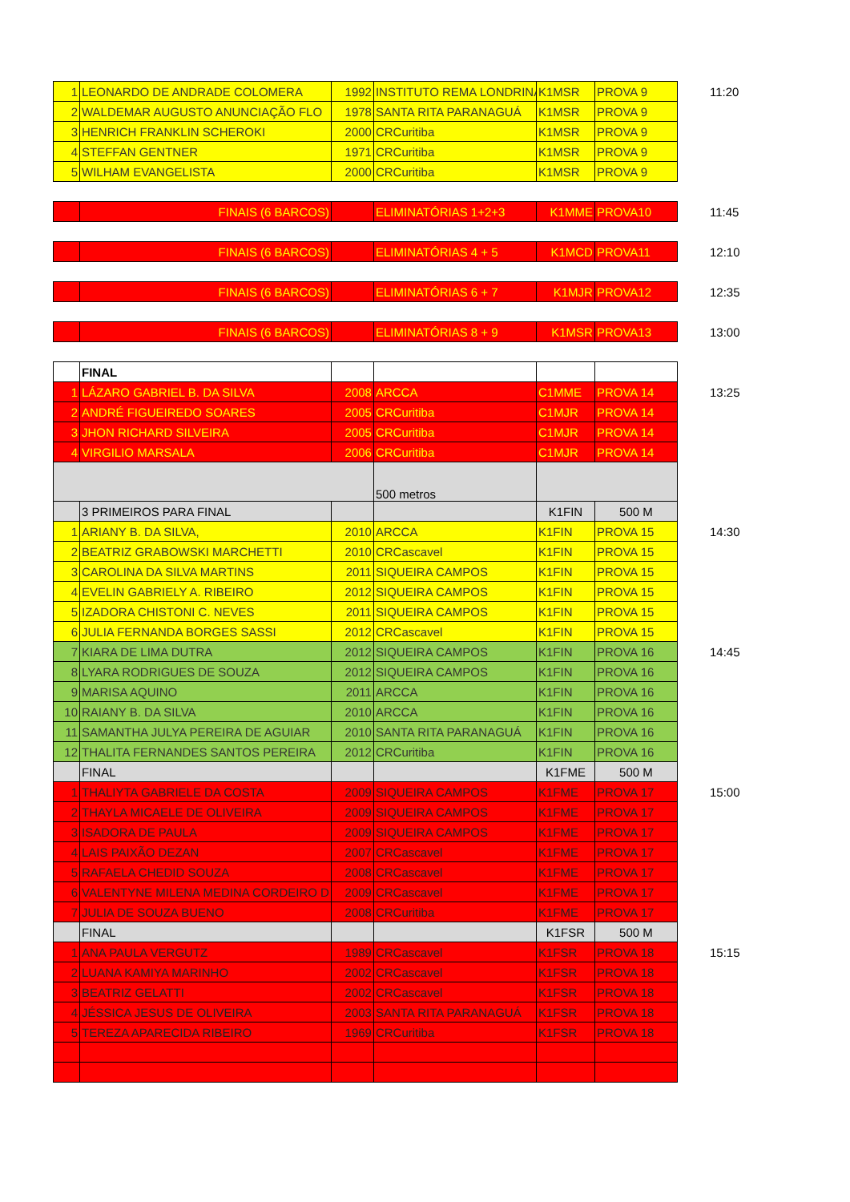| 1 | LEONARDO DE ANDRADE COLOMERA | 1992 | INSTITUTO REMA LONDRINA | K1MSR | PROVA 9 | 11:20 |
| 2 | WALDEMAR AUGUSTO ANUNCIAÇÃO FLO | 1978 | SANTA RITA PARANAGUÁ | K1MSR | PROVA 9 | |
| 3 | HENRICH FRANKLIN SCHEROKI | 2000 | CRCuritiba | K1MSR | PROVA 9 | |
| 4 | STEFFAN GENTNER | 1971 | CRCuritiba | K1MSR | PROVA 9 | |
| 5 | WILHAM EVANGELISTA | 2000 | CRCuritiba | K1MSR | PROVA 9 | |
| | FINAIS (6 BARCOS) | | ELIMINATÓRIAS 1+2+3 | K1MME | PROVA10 | 11:45 |
| | FINAIS (6 BARCOS) | | ELIMINATÓRIAS 4 + 5 | K1MCD | PROVA11 | 12:10 |
| | FINAIS (6 BARCOS) | | ELIMINATÓRIAS 6 + 7 | K1MJR | PROVA12 | 12:35 |
| | FINAIS (6 BARCOS) | | ELIMINATÓRIAS 8 + 9 | K1MSR | PROVA13 | 13:00 |
| | FINAL | | | | | |
| 1 | LÁZARO GABRIEL B. DA SILVA | 2008 | ARCCA | C1MME | PROVA 14 | 13:25 |
| 2 | ANDRÉ FIGUEIREDO SOARES | 2005 | CRCuritiba | C1MJR | PROVA 14 | |
| 3 | JHON RICHARD SILVEIRA | 2005 | CRCuritiba | C1MJR | PROVA 14 | |
| 4 | VIRGILIO MARSALA | 2006 | CRCuritiba | C1MJR | PROVA 14 | |
| | | | 500 metros | | | |
| | 3 PRIMEIROS PARA FINAL | | | K1FIN | 500 M | |
| 1 | ARIANY B. DA SILVA, | 2010 | ARCCA | K1FIN | PROVA 15 | 14:30 |
| 2 | BEATRIZ GRABOWSKI MARCHETTI | 2010 | CRCascavel | K1FIN | PROVA 15 | |
| 3 | CAROLINA DA SILVA MARTINS | 2011 | SIQUEIRA CAMPOS | K1FIN | PROVA 15 | |
| 4 | EVELIN GABRIELY A. RIBEIRO | 2012 | SIQUEIRA CAMPOS | K1FIN | PROVA 15 | |
| 5 | IZADORA CHISTONI C. NEVES | 2011 | SIQUEIRA CAMPOS | K1FIN | PROVA 15 | |
| 6 | JULIA FERNANDA BORGES SASSI | 2012 | CRCascavel | K1FIN | PROVA 15 | |
| 7 | KIARA DE LIMA DUTRA | 2012 | SIQUEIRA CAMPOS | K1FIN | PROVA 16 | 14:45 |
| 8 | LYARA RODRIGUES DE SOUZA | 2012 | SIQUEIRA CAMPOS | K1FIN | PROVA 16 | |
| 9 | MARISA AQUINO | 2011 | ARCCA | K1FIN | PROVA 16 | |
| 10 | RAIANY B. DA SILVA | 2010 | ARCCA | K1FIN | PROVA 16 | |
| 11 | SAMANTHA JULYA PEREIRA DE AGUIAR | 2010 | SANTA RITA PARANAGUÁ | K1FIN | PROVA 16 | |
| 12 | THALITA FERNANDES SANTOS PEREIRA | 2012 | CRCuritiba | K1FIN | PROVA 16 | |
| | FINAL | | | K1FME | 500 M | |
| 1 | THALIYTA GABRIELE DA COSTA | 2009 | SIQUEIRA CAMPOS | K1FME | PROVA 17 | 15:00 |
| 2 | THAYLA MICAELE DE OLIVEIRA | 2009 | SIQUEIRA CAMPOS | K1FME | PROVA 17 | |
| 3 | ISADORA DE PAULA | 2009 | SIQUEIRA CAMPOS | K1FME | PROVA 17 | |
| 4 | LAIS PAIXÃO DEZAN | 2007 | CRCascavel | K1FME | PROVA 17 | |
| 5 | RAFAELA CHEDID SOUZA | 2008 | CRCascavel | K1FME | PROVA 17 | |
| 6 | VALENTYNE MILENA MEDINA CORDEIRO D | 2009 | CRCascavel | K1FME | PROVA 17 | |
| 7 | JULIA DE SOUZA BUENO | 2008 | CRCuritiba | K1FME | PROVA 17 | |
| | FINAL | | | K1FSR | 500 M | |
| 1 | ANA PAULA VERGUTZ | 1989 | CRCascavel | K1FSR | PROVA 18 | 15:15 |
| 2 | LUANA KAMIYA MARINHO | 2002 | CRCascavel | K1FSR | PROVA 18 | |
| 3 | BEATRIZ GELATTI | 2002 | CRCascavel | K1FSR | PROVA 18 | |
| 4 | JÉSSICA JESUS DE OLIVEIRA | 2003 | SANTA RITA PARANAGUÁ | K1FSR | PROVA 18 | |
| 5 | TEREZA APARECIDA RIBEIRO | 1969 | CRCuritiba | K1FSR | PROVA 18 | |